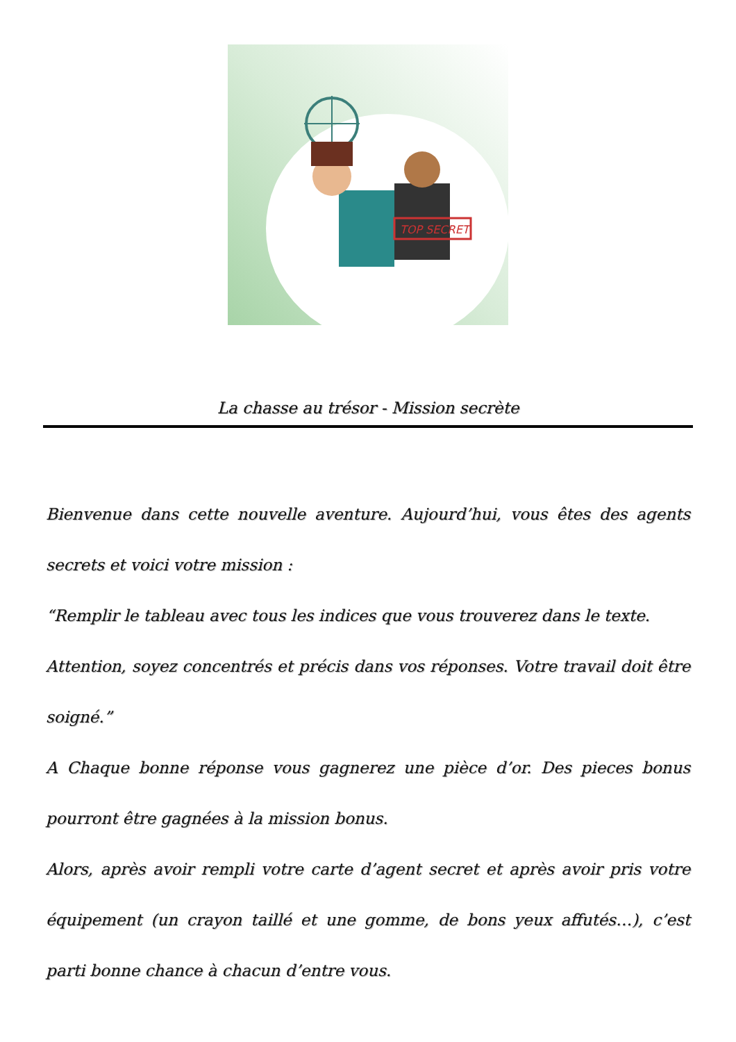TOP SECRET
La chasse au trésor - Mission secrète
Bienvenue dans cette nouvelle aventure. Aujourd’hui, vous êtes des agents secrets et voici votre mission :
“Remplir le tableau avec tous les indices que vous trouverez dans le texte.
Attention, soyez concentrés et précis dans vos réponses. Votre travail doit être soigné.”
A Chaque bonne réponse vous gagnerez une pièce d’or. Des pieces bonus pourront être gagnées à la mission bonus.
Alors, après avoir rempli votre carte d’agent secret et après avoir pris votre équipement (un crayon taillé et une gomme, de bons yeux affutés…), c’est parti bonne chance à chacun d’entre vous.